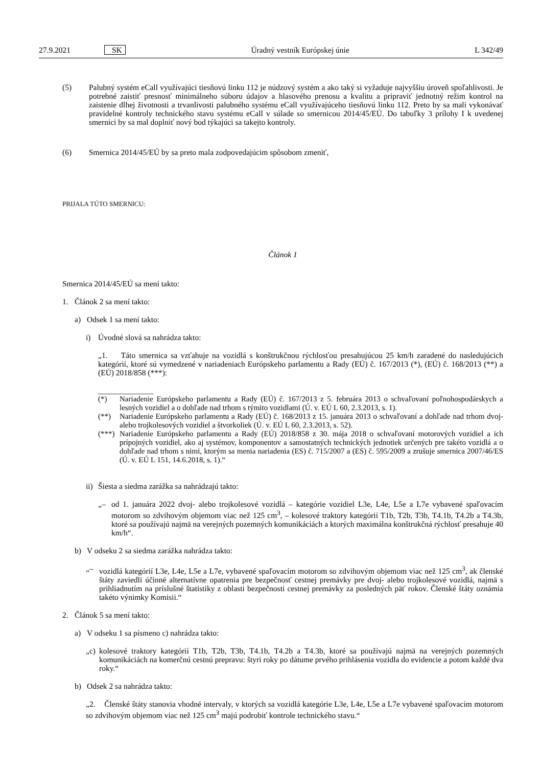27.9.2021 SK Úradný vestník Európskej únie L 342/49
(5) Palubný systém eCall využívajúci tiesňovú linku 112 je núdzový systém a ako taký si vyžaduje najvyššiu úroveň spoľahlivosti. Je potrebné zaistiť presnosť minimálneho súboru údajov a hlasového prenosu a kvalitu a pripraviť jednotný režim kontrol na zaistenie dlhej životnosti a trvanlivosti palubného systému eCall využívajúceho tiesňovú linku 112. Preto by sa mali vykonávať pravidelné kontroly technického stavu systému eCall v súlade so smernicou 2014/45/EÚ. Do tabuľky 3 prílohy I k uvedenej smernici by sa mal doplniť nový bod týkajúci sa takejto kontroly.
(6) Smernica 2014/45/EÚ by sa preto mala zodpovedajúcim spôsobom zmeniť,
PRIJALA TÚTO SMERNICU:
Článok 1
Smernica 2014/45/EÚ sa mení takto:
1. Článok 2 sa mení takto:
a) Odsek 1 sa mení takto:
i) Úvodné slová sa nahrádza takto:
„1. Táto smernica sa vzťahuje na vozidlá s konštrukčnou rýchlosťou presahujúcou 25 km/h zaradené do nasledujúcich kategórií, ktoré sú vymedzené v nariadeniach Európskeho parlamentu a Rady (EÚ) č. 167/2013 (*), (EÚ) č. 168/2013 (**) a (EÚ) 2018/858 (***):
______________
(*) Nariadenie Európskeho parlamentu a Rady (EÚ) č. 167/2013 z 5. februára 2013 o schvaľovaní poľnohospodárskych a lesných vozidiel a o dohľade nad trhom s týmito vozidlami (Ú. v. EÚ L 60, 2.3.2013, s. 1).
(**) Nariadenie Európskeho parlamentu a Rady (EÚ) č. 168/2013 z 15. januára 2013 o schvaľovaní a dohľade nad trhom dvoj- alebo trojkolesových vozidiel a štvorkoliek (Ú. v. EÚ L 60, 2.3.2013, s. 52).
(***)
Nariadenie Európskeho parlamentu a Rady (EÚ) 2018/858 z 30. mája 2018 o schvaľovaní motorových vozidiel a ich prípojných vozidiel, ako aj systémov, komponentov a samostatných technických jednotiek určených pre takéto vozidlá a o dohľade nad trhom s nimi, ktorým sa menia nariadenia (ES) č. 715/2007 a (ES) č. 595/2009 a zrušuje smernica 2007/46/ES (Ú. v. EÚ L 151, 14.6.2018, s. 1).“
ii) Šiesta a siedma zarážka sa nahrádzajú takto:
„– od 1. januára 2022 dvoj- alebo trojkolesové vozidlá – kategórie vozidiel L3e, L4e, L5e a L7e vybavené spaľovacím motorom so zdvihovým objemom viac než 125 cm<sup>3</sup>, – kolesové traktory kategórií T1b, T2b, T3b, T4.1b, T4.2b a T4.3b, ktoré sa používajú najmä na verejných pozemných komunikáciách a ktorých maximálna konštrukčná rýchlosť presahuje 40 km/h“.
b) V odseku 2 sa siedma zarážka nahrádza takto:
„– vozidlá kategórií L3e, L4e, L5e a L7e, vybavené spaľovacím motorom so zdvihovým objemom viac než 125 cm<sup>3</sup>, ak členské štáty zaviedli účinné alternatívne opatrenia pre bezpečnosť cestnej premávky pre dvoj- alebo trojkolesové vozidlá, najmä s prihliadnutím na príslušné štatistiky z oblasti bezpečnosti cestnej premávky za posledných päť rokov. Členské štáty oznámia takéto výnimky Komisii.“
2. Článok 5 sa mení takto:
a) V odseku 1 sa písmeno c) nahrádza takto:
„c)
kolesové traktory kategórií T1b, T2b, T3b, T4.1b, T4.2b a T4.3b, ktoré sa používajú najmä na verejných pozemných komunikáciách na komerčnú cestnú prepravu: štyri roky po dátume prvého prihlásenia vozidla do evidencie a potom každé dva roky.“
b) Odsek 2 sa nahrádza takto:
„2. Členské štáty stanovia vhodné intervaly, v ktorých sa vozidlá kategórie L3e, L4e, L5e a L7e vybavené spaľovacím motorom so zdvihovým objemom viac než 125 cm<sup>3</sup> majú podrobiť kontrole technického stavu.“